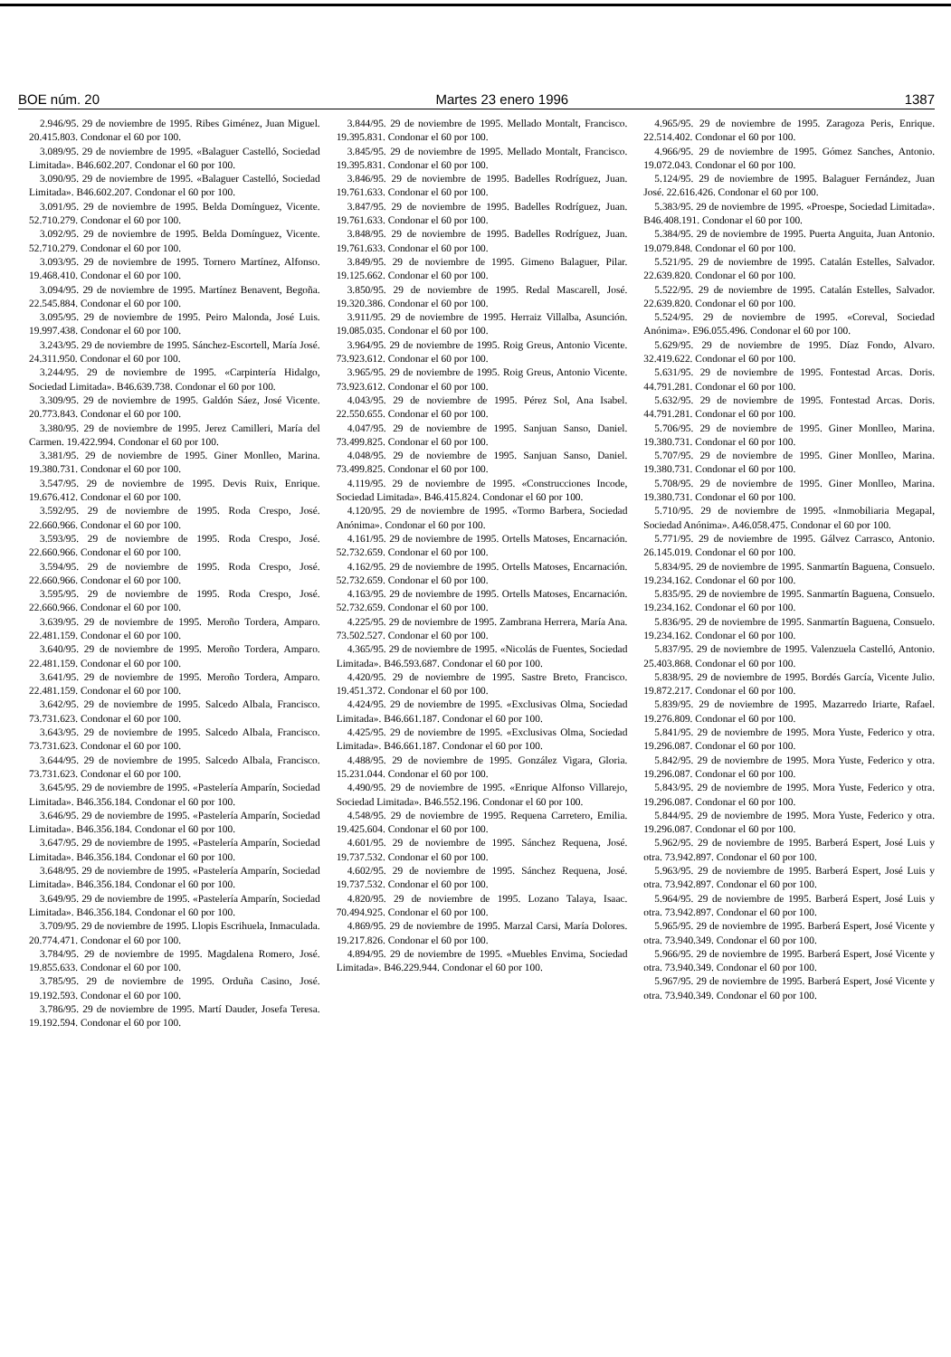BOE núm. 20 Martes 23 enero 1996 1387
2.946/95. 29 de noviembre de 1995. Ribes Giménez, Juan Miguel. 20.415.803. Condonar el 60 por 100.
3.089/95. 29 de noviembre de 1995. «Balaguer Castelló, Sociedad Limitada». B46.602.207. Condonar el 60 por 100.
3.090/95. 29 de noviembre de 1995. «Balaguer Castelló, Sociedad Limitada». B46.602.207. Condonar el 60 por 100.
3.091/95. 29 de noviembre de 1995. Belda Domínguez, Vicente. 52.710.279. Condonar el 60 por 100.
3.092/95. 29 de noviembre de 1995. Belda Domínguez, Vicente. 52.710.279. Condonar el 60 por 100.
3.093/95. 29 de noviembre de 1995. Tornero Martínez, Alfonso. 19.468.410. Condonar el 60 por 100.
3.094/95. 29 de noviembre de 1995. Martínez Benavent, Begoña. 22.545.884. Condonar el 60 por 100.
3.095/95. 29 de noviembre de 1995. Peiro Malonda, José Luis. 19.997.438. Condonar el 60 por 100.
3.243/95. 29 de noviembre de 1995. Sánchez-Escortell, María José. 24.311.950. Condonar el 60 por 100.
3.244/95. 29 de noviembre de 1995. «Carpintería Hidalgo, Sociedad Limitada». B46.639.738. Condonar el 60 por 100.
3.309/95. 29 de noviembre de 1995. Galdón Sáez, José Vicente. 20.773.843. Condonar el 60 por 100.
3.380/95. 29 de noviembre de 1995. Jerez Camilleri, María del Carmen. 19.422.994. Condonar el 60 por 100.
3.381/95. 29 de noviembre de 1995. Giner Monlleo, Marina. 19.380.731. Condonar el 60 por 100.
3.547/95. 29 de noviembre de 1995. Devis Ruix, Enrique. 19.676.412. Condonar el 60 por 100.
3.592/95. 29 de noviembre de 1995. Roda Crespo, José. 22.660.966. Condonar el 60 por 100.
3.593/95. 29 de noviembre de 1995. Roda Crespo, José. 22.660.966. Condonar el 60 por 100.
3.594/95. 29 de noviembre de 1995. Roda Crespo, José. 22.660.966. Condonar el 60 por 100.
3.595/95. 29 de noviembre de 1995. Roda Crespo, José. 22.660.966. Condonar el 60 por 100.
3.639/95. 29 de noviembre de 1995. Meroño Tordera, Amparo. 22.481.159. Condonar el 60 por 100.
3.640/95. 29 de noviembre de 1995. Meroño Tordera, Amparo. 22.481.159. Condonar el 60 por 100.
3.641/95. 29 de noviembre de 1995. Meroño Tordera, Amparo. 22.481.159. Condonar el 60 por 100.
3.642/95. 29 de noviembre de 1995. Salcedo Albala, Francisco. 73.731.623. Condonar el 60 por 100.
3.643/95. 29 de noviembre de 1995. Salcedo Albala, Francisco. 73.731.623. Condonar el 60 por 100.
3.644/95. 29 de noviembre de 1995. Salcedo Albala, Francisco. 73.731.623. Condonar el 60 por 100.
3.645/95. 29 de noviembre de 1995. «Pastelería Amparín, Sociedad Limitada». B46.356.184. Condonar el 60 por 100.
3.646/95. 29 de noviembre de 1995. «Pastelería Amparín, Sociedad Limitada». B46.356.184. Condonar el 60 por 100.
3.647/95. 29 de noviembre de 1995. «Pastelería Amparín, Sociedad Limitada». B46.356.184. Condonar el 60 por 100.
3.648/95. 29 de noviembre de 1995. «Pastelería Amparín, Sociedad Limitada». B46.356.184. Condonar el 60 por 100.
3.649/95. 29 de noviembre de 1995. «Pastelería Amparín, Sociedad Limitada». B46.356.184. Condonar el 60 por 100.
3.709/95. 29 de noviembre de 1995. Llopis Escrihuela, Inmaculada. 20.774.471. Condonar el 60 por 100.
3.784/95. 29 de noviembre de 1995. Magdalena Romero, José. 19.855.633. Condonar el 60 por 100.
3.785/95. 29 de noviembre de 1995. Orduña Casino, José. 19.192.593. Condonar el 60 por 100.
3.786/95. 29 de noviembre de 1995. Martí Dauder, Josefa Teresa. 19.192.594. Condonar el 60 por 100.
3.844/95. 29 de noviembre de 1995. Mellado Montalt, Francisco. 19.395.831. Condonar el 60 por 100.
3.845/95. 29 de noviembre de 1995. Mellado Montalt, Francisco. 19.395.831. Condonar el 60 por 100.
3.846/95. 29 de noviembre de 1995. Badelles Rodríguez, Juan. 19.761.633. Condonar el 60 por 100.
3.847/95. 29 de noviembre de 1995. Badelles Rodríguez, Juan. 19.761.633. Condonar el 60 por 100.
3.848/95. 29 de noviembre de 1995. Badelles Rodríguez, Juan. 19.761.633. Condonar el 60 por 100.
3.849/95. 29 de noviembre de 1995. Gimeno Balaguer, Pilar. 19.125.662. Condonar el 60 por 100.
3.850/95. 29 de noviembre de 1995. Redal Mascarell, José. 19.320.386. Condonar el 60 por 100.
3.911/95. 29 de noviembre de 1995. Herraiz Villalba, Asunción. 19.085.035. Condonar el 60 por 100.
3.964/95. 29 de noviembre de 1995. Roig Greus, Antonio Vicente. 73.923.612. Condonar el 60 por 100.
3.965/95. 29 de noviembre de 1995. Roig Greus, Antonio Vicente. 73.923.612. Condonar el 60 por 100.
4.043/95. 29 de noviembre de 1995. Pérez Sol, Ana Isabel. 22.550.655. Condonar el 60 por 100.
4.047/95. 29 de noviembre de 1995. Sanjuan Sanso, Daniel. 73.499.825. Condonar el 60 por 100.
4.048/95. 29 de noviembre de 1995. Sanjuan Sanso, Daniel. 73.499.825. Condonar el 60 por 100.
4.119/95. 29 de noviembre de 1995. «Construcciones Incode, Sociedad Limitada». B46.415.824. Condonar el 60 por 100.
4.120/95. 29 de noviembre de 1995. «Tormo Barbera, Sociedad Anónima». Condonar el 60 por 100.
4.161/95. 29 de noviembre de 1995. Ortells Matoses, Encarnación. 52.732.659. Condonar el 60 por 100.
4.162/95. 29 de noviembre de 1995. Ortells Matoses, Encarnación. 52.732.659. Condonar el 60 por 100.
4.163/95. 29 de noviembre de 1995. Ortells Matoses, Encarnación. 52.732.659. Condonar el 60 por 100.
4.225/95. 29 de noviembre de 1995. Zambrana Herrera, María Ana. 73.502.527. Condonar el 60 por 100.
4.365/95. 29 de noviembre de 1995. «Nicolás de Fuentes, Sociedad Limitada». B46.593.687. Condonar el 60 por 100.
4.420/95. 29 de noviembre de 1995. Sastre Breto, Francisco. 19.451.372. Condonar el 60 por 100.
4.424/95. 29 de noviembre de 1995. «Exclusivas Olma, Sociedad Limitada». B46.661.187. Condonar el 60 por 100.
4.425/95. 29 de noviembre de 1995. «Exclusivas Olma, Sociedad Limitada». B46.661.187. Condonar el 60 por 100.
4.488/95. 29 de noviembre de 1995. González Vigara, Gloria. 15.231.044. Condonar el 60 por 100.
4.490/95. 29 de noviembre de 1995. «Enrique Alfonso Villarejo, Sociedad Limitada». B46.552.196. Condonar el 60 por 100.
4.548/95. 29 de noviembre de 1995. Requena Carretero, Emilia. 19.425.604. Condonar el 60 por 100.
4.601/95. 29 de noviembre de 1995. Sánchez Requena, José. 19.737.532. Condonar el 60 por 100.
4.602/95. 29 de noviembre de 1995. Sánchez Requena, José. 19.737.532. Condonar el 60 por 100.
4.820/95. 29 de noviembre de 1995. Lozano Talaya, Isaac. 70.494.925. Condonar el 60 por 100.
4.869/95. 29 de noviembre de 1995. Marzal Carsi, María Dolores. 19.217.826. Condonar el 60 por 100.
4.894/95. 29 de noviembre de 1995. «Muebles Envima, Sociedad Limitada». B46.229.944. Condonar el 60 por 100.
4.965/95. 29 de noviembre de 1995. Zaragoza Peris, Enrique. 22.514.402. Condonar el 60 por 100.
4.966/95. 29 de noviembre de 1995. Gómez Sanches, Antonio. 19.072.043. Condonar el 60 por 100.
5.124/95. 29 de noviembre de 1995. Balaguer Fernández, Juan José. 22.616.426. Condonar el 60 por 100.
5.383/95. 29 de noviembre de 1995. «Proespe, Sociedad Limitada». B46.408.191. Condonar el 60 por 100.
5.384/95. 29 de noviembre de 1995. Puerta Anguita, Juan Antonio. 19.079.848. Condonar el 60 por 100.
5.521/95. 29 de noviembre de 1995. Catalán Estelles, Salvador. 22.639.820. Condonar el 60 por 100.
5.522/95. 29 de noviembre de 1995. Catalán Estelles, Salvador. 22.639.820. Condonar el 60 por 100.
5.524/95. 29 de noviembre de 1995. «Coreval, Sociedad Anónima». E96.055.496. Condonar el 60 por 100.
5.629/95. 29 de noviembre de 1995. Díaz Fondo, Alvaro. 32.419.622. Condonar el 60 por 100.
5.631/95. 29 de noviembre de 1995. Fontestad Arcas. Doris. 44.791.281. Condonar el 60 por 100.
5.632/95. 29 de noviembre de 1995. Fontestad Arcas. Doris. 44.791.281. Condonar el 60 por 100.
5.706/95. 29 de noviembre de 1995. Giner Monlleo, Marina. 19.380.731. Condonar el 60 por 100.
5.707/95. 29 de noviembre de 1995. Giner Monlleo, Marina. 19.380.731. Condonar el 60 por 100.
5.708/95. 29 de noviembre de 1995. Giner Monlleo, Marina. 19.380.731. Condonar el 60 por 100.
5.710/95. 29 de noviembre de 1995. «Inmobiliaria Megapal, Sociedad Anónima». A46.058.475. Condonar el 60 por 100.
5.771/95. 29 de noviembre de 1995. Gálvez Carrasco, Antonio. 26.145.019. Condonar el 60 por 100.
5.834/95. 29 de noviembre de 1995. Sanmartín Baguena, Consuelo. 19.234.162. Condonar el 60 por 100.
5.835/95. 29 de noviembre de 1995. Sanmartín Baguena, Consuelo. 19.234.162. Condonar el 60 por 100.
5.836/95. 29 de noviembre de 1995. Sanmartín Baguena, Consuelo. 19.234.162. Condonar el 60 por 100.
5.837/95. 29 de noviembre de 1995. Valenzuela Castelló, Antonio. 25.403.868. Condonar el 60 por 100.
5.838/95. 29 de noviembre de 1995. Bordés García, Vicente Julio. 19.872.217. Condonar el 60 por 100.
5.839/95. 29 de noviembre de 1995. Mazarredo Iriarte, Rafael. 19.276.809. Condonar el 60 por 100.
5.841/95. 29 de noviembre de 1995. Mora Yuste, Federico y otra. 19.296.087. Condonar el 60 por 100.
5.842/95. 29 de noviembre de 1995. Mora Yuste, Federico y otra. 19.296.087. Condonar el 60 por 100.
5.843/95. 29 de noviembre de 1995. Mora Yuste, Federico y otra. 19.296.087. Condonar el 60 por 100.
5.844/95. 29 de noviembre de 1995. Mora Yuste, Federico y otra. 19.296.087. Condonar el 60 por 100.
5.962/95. 29 de noviembre de 1995. Barberá Espert, José Luis y otra. 73.942.897. Condonar el 60 por 100.
5.963/95. 29 de noviembre de 1995. Barberá Espert, José Luis y otra. 73.942.897. Condonar el 60 por 100.
5.964/95. 29 de noviembre de 1995. Barberá Espert, José Luis y otra. 73.942.897. Condonar el 60 por 100.
5.965/95. 29 de noviembre de 1995. Barberá Espert, José Vicente y otra. 73.940.349. Condonar el 60 por 100.
5.966/95. 29 de noviembre de 1995. Barberá Espert, José Vicente y otra. 73.940.349. Condonar el 60 por 100.
5.967/95. 29 de noviembre de 1995. Barberá Espert, José Vicente y otra. 73.940.349. Condonar el 60 por 100.